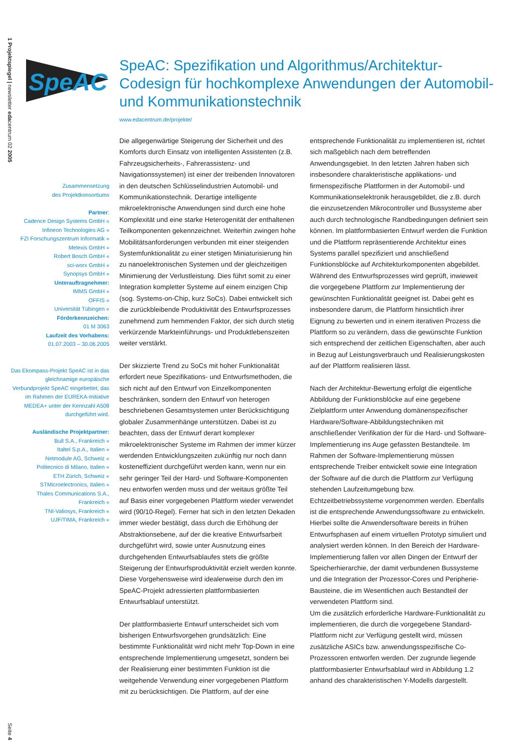1 Projektspiegel | newsletter edacentrum 02 2005
Seite 4
SpeAC
SpeAC: Spezifikation und Algorithmus/Architektur-Codesign für hochkomplexe Anwendungen der Automobil- und Kommunikationstechnik
www.edacentrum.de/projekte/
Zusammensetzung
des Projektkonsortiums
Partner:
Cadence Design Systems GmbH «
Infineon Technologies AG «
FZI Forschungszentrum Informatik «
Melexis GmbH «
Robert Bosch GmbH «
sci-worx GmbH «
Synopsys GmbH «
Unterauftragnehmer:
IMMS GmbH «
OFFIS «
Universität Tübingen «
Förderkennzeichen:
01 M 3063
Laufzeit des Vorhabens:
01.07.2003 – 30.06.2005
Das Ekompass-Projekt SpeAC ist in das gleichnamige europäische Verbundprojekt SpeAC eingebettet, das im Rahmen der EUREKA-Initiative MEDEA+ unter der Kennzahl A508 durchgeführt wird.
Ausländische Projektpartner:
Bull S.A., Frankreich «
Italtel S.p.A., Italien «
Netmodule AG, Schweiz «
Politecnico di Milano, Italien «
ETH Zürich, Schweiz «
STMicroelectronics, Italien «
Thales Communications S.A.,
Frankreich «
TNI-Valiosys, Frankreich «
UJF/TIMA, Frankreich «
Die allgegenwärtige Steigerung der Sicherheit und des Komforts durch Einsatz von intelligenten Assistenten (z.B. Fahrzeugsicherheits-, Fahrerassistenz- und Navigationssystemen) ist einer der treibenden Innovatoren in den deutschen Schlüsselindustrien Automobil- und Kommunikationstechnik. Derartige intelligente mikroelektronische Anwendungen sind durch eine hohe Komplexität und eine starke Heterogenität der enthaltenen Teilkomponenten gekennzeichnet. Weiterhin zwingen hohe Mobilitätsanforderungen verbunden mit einer steigenden Systemfunktionalität zu einer stetigen Miniaturisierung hin zu nanoelektronischen Systemen und der gleichzeitigen Minimierung der Verlustleistung. Dies führt somit zu einer Integration kompletter Systeme auf einem einzigen Chip (sog. Systems-on-Chip, kurz SoCs). Dabei entwickelt sich die zurückbleibende Produktivität des Entwurfsprozesses zunehmend zum hemmenden Faktor, der sich durch stetig verkürzende Markteinführungs- und Produktlebenszeiten weiter verstärkt.
Der skizzierte Trend zu SoCs mit hoher Funktionalität erfordert neue Spezifikations- und Entwurfsmethoden, die sich nicht auf den Entwurf von Einzelkomponenten beschränken, sondern den Entwurf von heterogen beschriebenen Gesamtsystemen unter Berücksichtigung globaler Zusammenhänge unterstützen. Dabei ist zu beachten, dass der Entwurf derart komplexer mikroelektronischer Systeme im Rahmen der immer kürzer werdenden Entwicklungszeiten zukünftig nur noch dann kosteneffizient durchgeführt werden kann, wenn nur ein sehr geringer Teil der Hard- und Software-Komponenten neu entworfen werden muss und der weitaus größte Teil auf Basis einer vorgegebenen Plattform wieder verwendet wird (90/10-Regel). Ferner hat sich in den letzten Dekaden immer wieder bestätigt, dass durch die Erhöhung der Abstraktionsebene, auf der die kreative Entwurfsarbeit durchgeführt wird, sowie unter Ausnutzung eines durchgehenden Entwurfsablaufes stets die größte Steigerung der Entwurfsproduktivität erzielt werden konnte. Diese Vorgehensweise wird idealerweise durch den im SpeAC-Projekt adressierten plattformbasierten Entwurfsablauf unterstützt.
Der plattformbasierte Entwurf unterscheidet sich vom bisherigen Entwurfsvorgehen grundsätzlich: Eine bestimmte Funktionalität wird nicht mehr Top-Down in eine entsprechende Implementierung umgesetzt, sondern bei der Realisierung einer bestimmten Funktion ist die weitgehende Verwendung einer vorgegebenen Plattform mit zu berücksichtigen. Die Plattform, auf der eine entsprechende Funktionalität zu implementieren ist, richtet sich maßgeblich nach dem betreffenden Anwendungsgebiet. In den letzten Jahren haben sich insbesondere charakteristische applikations- und firmenspezifische Plattformen in der Automobil- und Kommunikationselektronik herausgebildet, die z.B. durch die einzusetzenden Mikrocontroller und Bussysteme aber auch durch technologische Randbedingungen definiert sein können. Im plattformbasierten Entwurf werden die Funktion und die Plattform repräsentierende Architektur eines Systems parallel spezifiziert und anschließend Funktionsblöcke auf Architekturkomponenten abgebildet. Während des Entwurfsprozesses wird geprüft, inwieweit die vorgegebene Plattform zur Implementierung der gewünschten Funktionalität geeignet ist. Dabei geht es insbesondere darum, die Plattform hinsichtlich ihrer Eignung zu bewerten und in einem iterativen Prozess die Plattform so zu verändern, dass die gewünschte Funktion sich entsprechend der zeitlichen Eigenschaften, aber auch in Bezug auf Leistungsverbrauch und Realisierungskosten auf der Plattform realisieren lässt.
Nach der Architektur-Bewertung erfolgt die eigentliche Abbildung der Funktionsblöcke auf eine gegebene Zielplattform unter Anwendung domänenspezifischer Hardware/Software-Abbildungstechniken mit anschließender Verifikation der für die Hard- und Software-Implementierung ins Auge gefassten Bestandteile. Im Rahmen der Software-Implementierung müssen entsprechende Treiber entwickelt sowie eine Integration der Software auf die durch die Plattform zur Verfügung stehenden Laufzeitumgebung bzw. Echtzeitbetriebssysteme vorgenommen werden. Ebenfalls ist die entsprechende Anwendungssoftware zu entwickeln. Hierbei sollte die Anwendersoftware bereits in frühen Entwurfsphasen auf einem virtuellen Prototyp simuliert und analysiert werden können. In den Bereich der Hardware-Implementierung fallen vor allen Dingen der Entwurf der Speicherhierarchie, der damit verbundenen Bussysteme und die Integration der Prozessor-Cores und Peripherie-Bausteine, die im Wesentlichen auch Bestandteil der verwendeten Plattform sind.
Um die zusätzlich erforderliche Hardware-Funktionalität zu implementieren, die durch die vorgegebene Standard-Plattform nicht zur Verfügung gestellt wird, müssen zusätzliche ASICs bzw. anwendungsspezifische Co-Prozessoren entworfen werden. Der zugrunde liegende plattformbasierter Entwurfsablauf wird in Abbildung 1.2 anhand des charakteristischen Y-Modells dargestellt.